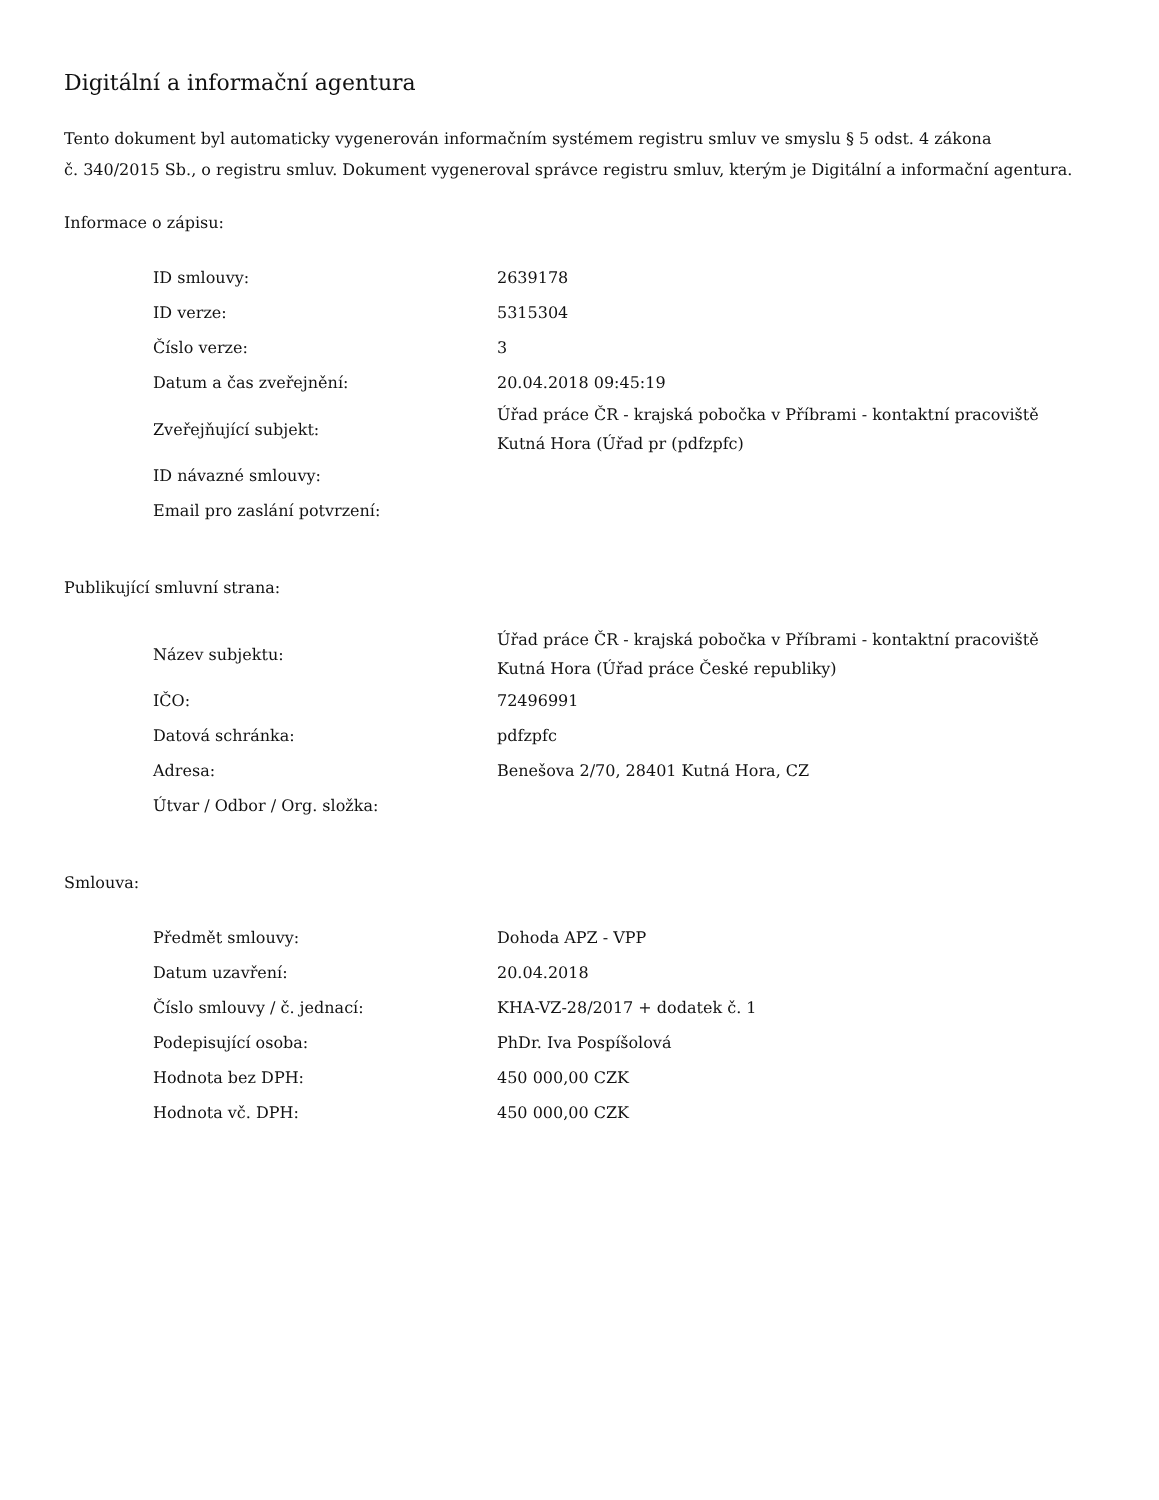Digitální a informační agentura
Tento dokument byl automaticky vygenerován informačním systémem registru smluv ve smyslu § 5 odst. 4 zákona
č. 340/2015 Sb., o registru smluv. Dokument vygeneroval správce registru smluv, kterým je Digitální a informační agentura.
Informace o zápisu:
| ID smlouvy: | 2639178 |
| ID verze: | 5315304 |
| Číslo verze: | 3 |
| Datum a čas zveřejnění: | 20.04.2018 09:45:19 |
| Zveřejňující subjekt: | Úřad práce ČR - krajská pobočka v Příbrami - kontaktní pracoviště Kutná Hora (Úřad pr (pdfzpfc) |
| ID návazné smlouvy: | |
| Email pro zaslání potvrzení: | |
Publikující smluvní strana:
| Název subjektu: | Úřad práce ČR - krajská pobočka v Příbrami - kontaktní pracoviště Kutná Hora (Úřad práce České republiky) |
| IČO: | 72496991 |
| Datová schránka: | pdfzpfc |
| Adresa: | Benešova 2/70, 28401 Kutná Hora, CZ |
| Útvar / Odbor / Org. složka: | |
Smlouva:
| Předmět smlouvy: | Dohoda APZ - VPP |
| Datum uzavření: | 20.04.2018 |
| Číslo smlouvy / č. jednací: | KHA-VZ-28/2017 + dodatek č. 1 |
| Podepisující osoba: | PhDr. Iva Pospíšolová |
| Hodnota bez DPH: | 450 000,00 CZK |
| Hodnota vč. DPH: | 450 000,00 CZK |